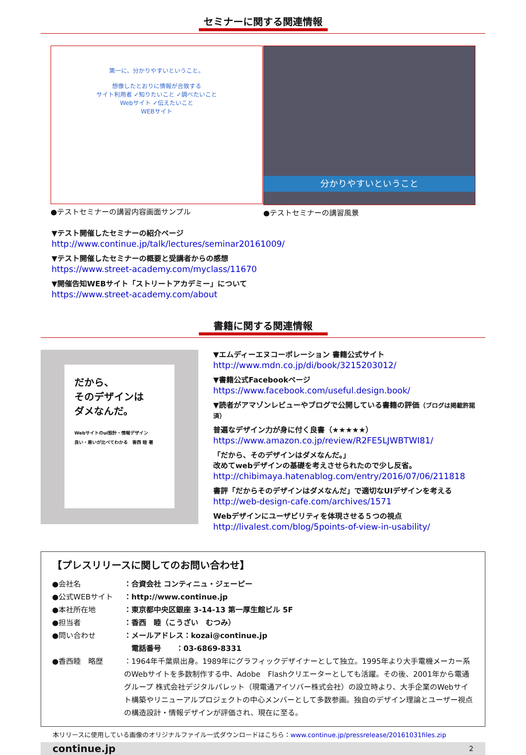セミナーに関する関連情報
第一に、分かりやすいということ。
想像したとおりに情報が合致する
サイト利用者 ✓知りたいこと ✓調べたいこと
Webサイト ✓伝えたいこと
WEBサイト
●テストセミナーの講習内容画面サンプル
分かりやすいということ
●テストセミナーの講習風景
▼テスト開催したセミナーの紹介ページ
http://www.continue.jp/talk/lectures/seminar20161009/
▼テスト開催したセミナーの概要と受講者からの感想
https://www.street-academy.com/myclass/11670
▼開催告知WEBサイト「ストリートアカデミー」について
https://www.street-academy.com/about
書籍に関する関連情報
だから、
そのデザインは
ダメなんだ。
Webサイトのui設計・情報デザイン
良い・悪いが比べてわかる　香西 睦 著
▼エムディーエヌコーポレーション 書籍公式サイト
http://www.mdn.co.jp/di/book/3215203012/
▼書籍公式Facebookページ
https://www.facebook.com/useful.design.book/
▼読者がアマゾンレビューやブログで公開している書籍の評価（ブログは掲載許諾済）
普遍なデザイン力が身に付く良書（★★★★★）
https://www.amazon.co.jp/review/R2FE5LJWBTWI81/
「だから、そのデザインはダメなんだ。」
改めてwebデザインの基礎を考えさせられたので少し反省。
http://chibimaya.hatenablog.com/entry/2016/07/06/211818
書評「だからそのデザインはダメなんだ」で適切なUIデザインを考える
http://web-design-cafe.com/archives/1571
Webデザインにユーザビリティを体現させる５つの視点
http://livalest.com/blog/5points-of-view-in-usability/
【プレスリリースに関してのお問い合わせ】
●会社名 ：合資会社 コンティニュ・ジェーピー
●公式WEBサイト ：http://www.continue.jp
●本社所在地 ：東京都中央区銀座 3-14-13 第一厚生館ビル 5F
●担当者 ：香西　睦（こうざい　むつみ）
●問い合わせ ：メールアドレス：kozai@continue.jp
　電話番号　　：03-6869-8331
●香西睦　略歴 ：1964年千葉県出身。1989年にグラフィックデザイナーとして独立。1995年より大手電機メーカー系のWebサイトを多数制作する中、Adobe　Flashクリエーターとしても活躍。その後、2001年から電通グループ 株式会社デジタルパレット（現電通アイソバー株式会社）の設立時より、大手企業のWebサイト構築やリニューアルプロジェクトの中心メンバーとして多数参画。独自のデザイン理論とユーザー視点の構造設計・情報デザインが評価され、現在に至る。
本リリースに使用している画像のオリジナルファイル一式ダウンロードはこちら：www.continue.jp/pressrelease/20161031files.zip
continue.jp 2